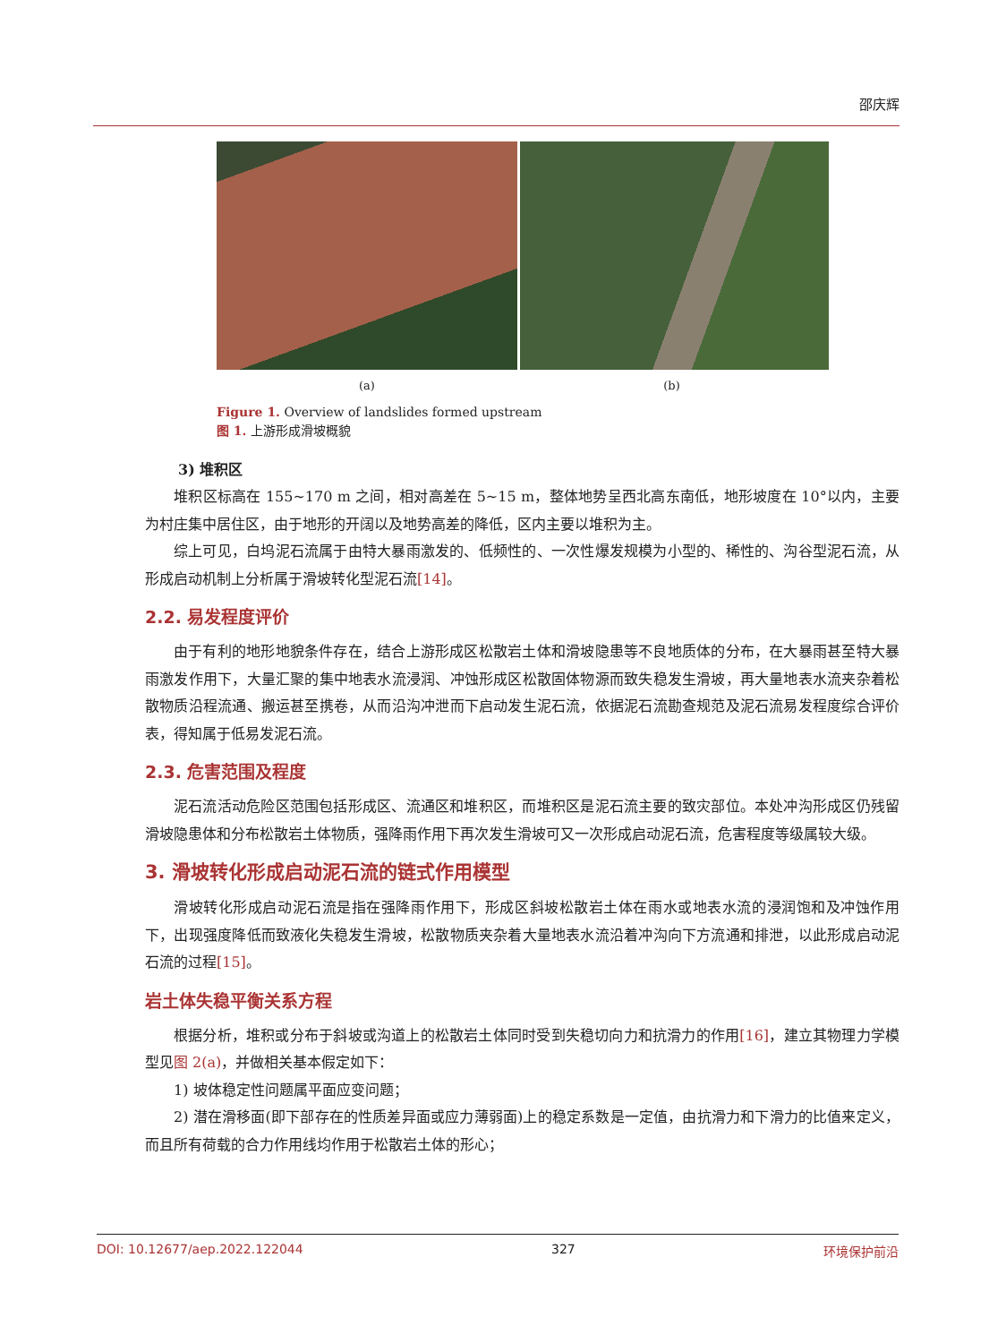邵庆辉
(a) (b)
Figure 1. Overview of landslides formed upstream
图 1. 上游形成滑坡概貌
3) 堆积区
堆积区标高在 155~170 m 之间，相对高差在 5~15 m，整体地势呈西北高东南低，地形坡度在 10°以内，主要为村庄集中居住区，由于地形的开阔以及地势高差的降低，区内主要以堆积为主。
综上可见，白坞泥石流属于由特大暴雨激发的、低频性的、一次性爆发规模为小型的、稀性的、沟谷型泥石流，从形成启动机制上分析属于滑坡转化型泥石流[14]。
2.2. 易发程度评价
由于有利的地形地貌条件存在，结合上游形成区松散岩土体和滑坡隐患等不良地质体的分布，在大暴雨甚至特大暴雨激发作用下，大量汇聚的集中地表水流浸润、冲蚀形成区松散固体物源而致失稳发生滑坡，再大量地表水流夹杂着松散物质沿程流通、搬运甚至携卷，从而沿沟冲泄而下启动发生泥石流，依据泥石流勘查规范及泥石流易发程度综合评价表，得知属于低易发泥石流。
2.3. 危害范围及程度
泥石流活动危险区范围包括形成区、流通区和堆积区，而堆积区是泥石流主要的致灾部位。本处冲沟形成区仍残留滑坡隐患体和分布松散岩土体物质，强降雨作用下再次发生滑坡可又一次形成启动泥石流，危害程度等级属较大级。
3. 滑坡转化形成启动泥石流的链式作用模型
滑坡转化形成启动泥石流是指在强降雨作用下，形成区斜坡松散岩土体在雨水或地表水流的浸润饱和及冲蚀作用下，出现强度降低而致液化失稳发生滑坡，松散物质夹杂着大量地表水流沿着冲沟向下方流通和排泄，以此形成启动泥石流的过程[15]。
岩土体失稳平衡关系方程
根据分析，堆积或分布于斜坡或沟道上的松散岩土体同时受到失稳切向力和抗滑力的作用[16]，建立其物理力学模型见图 2(a)，并做相关基本假定如下：
1) 坡体稳定性问题属平面应变问题；
2) 潜在滑移面(即下部存在的性质差异面或应力薄弱面)上的稳定系数是一定值，由抗滑力和下滑力的比值来定义，而且所有荷载的合力作用线均作用于松散岩土体的形心；
DOI: 10.12677/aep.2022.122044 327 环境保护前沿